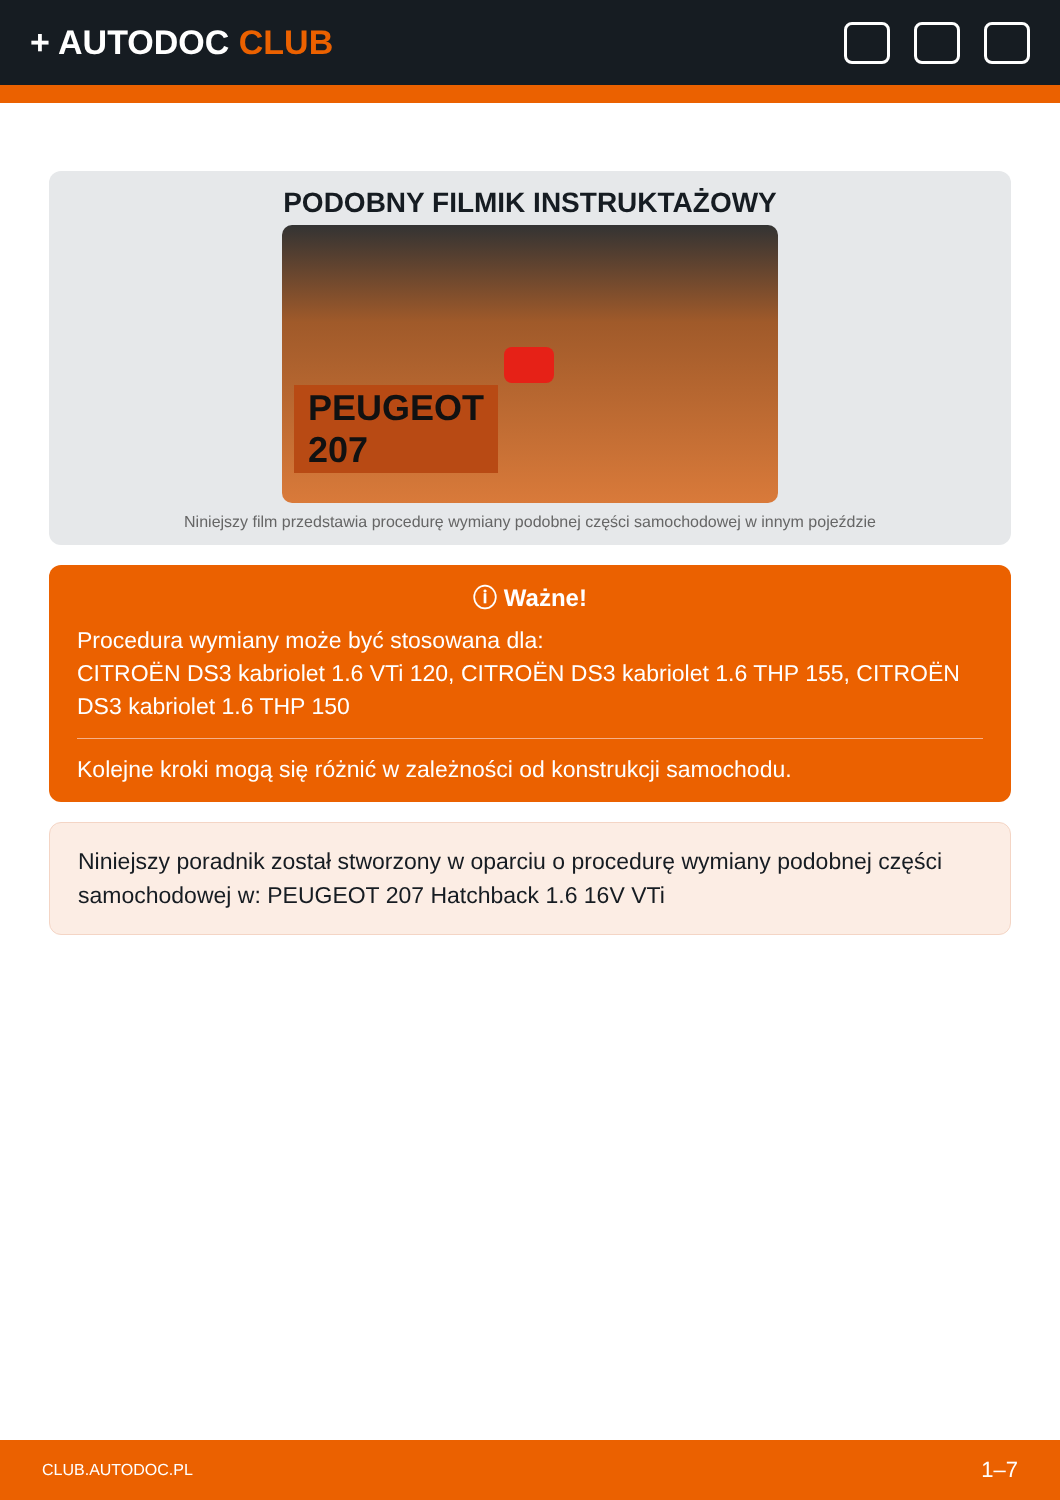+ AUTODOC CLUB
PODOBNY FILMIK INSTRUKTAŻOWY
PEUGEOT
207
Niniejszy film przedstawia procedurę wymiany podobnej części samochodowej w innym pojeździe
ⓘ Ważne!
Procedura wymiany może być stosowana dla:
CITROËN DS3 kabriolet 1.6 VTi 120, CITROËN DS3 kabriolet 1.6 THP 155, CITROËN DS3 kabriolet 1.6 THP 150
Kolejne kroki mogą się różnić w zależności od konstrukcji samochodu.
Niniejszy poradnik został stworzony w oparciu o procedurę wymiany podobnej części samochodowej w: PEUGEOT 207 Hatchback 1.6 16V VTi
CLUB.AUTODOC.PL 1–7